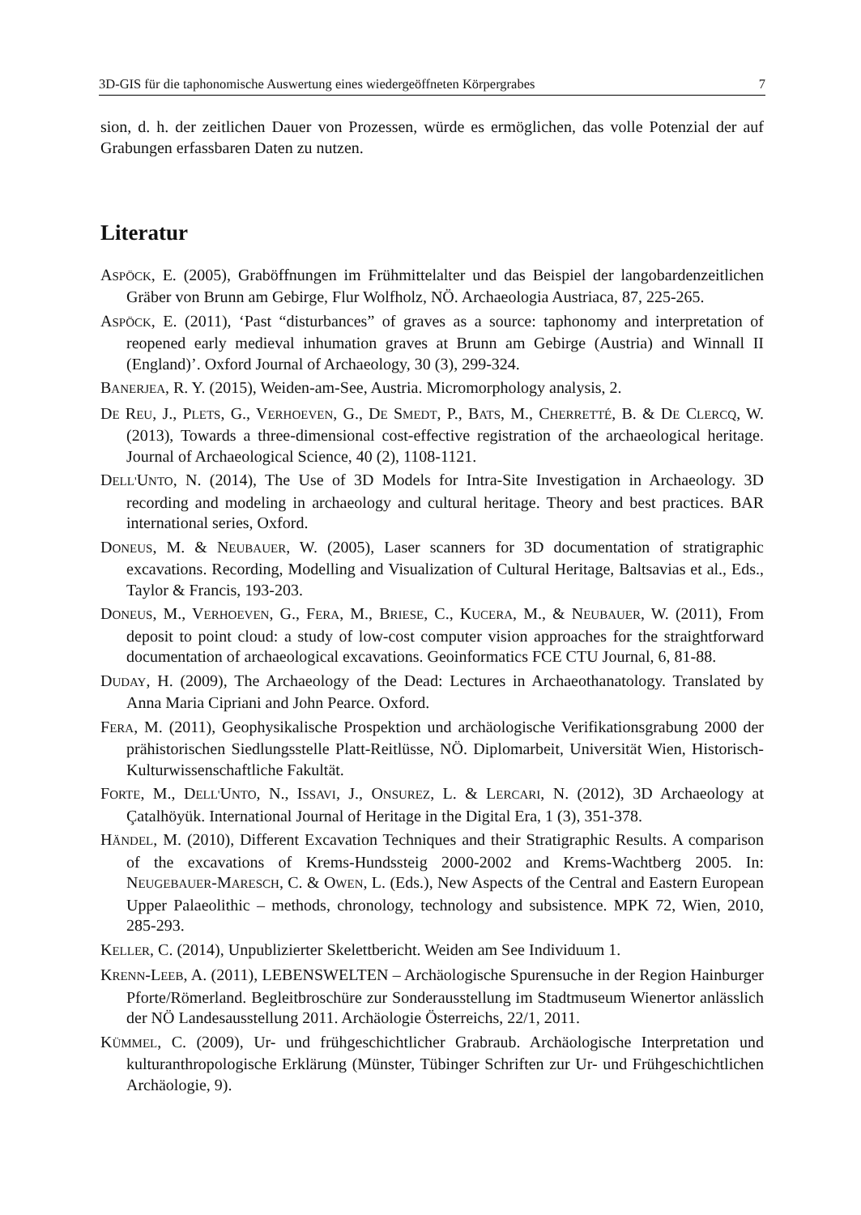3D-GIS für die taphonomische Auswertung eines wiedergeöffneten Körpergrabes 7
sion, d. h. der zeitlichen Dauer von Prozessen, würde es ermöglichen, das volle Potenzial der auf Grabungen erfassbaren Daten zu nutzen.
Literatur
ASPÖCK, E. (2005), Graböffnungen im Frühmittelalter und das Beispiel der langobarden­zeitlichen Gräber von Brunn am Gebirge, Flur Wolfholz, NÖ. Archaeologia Austriaca, 87, 225-265.
ASPÖCK, E. (2011), ‘Past “disturbances” of graves as a source: taphonomy and interpreta­tion of reopened early medieval inhumation graves at Brunn am Gebirge (Austria) and Winnall II (England)’. Oxford Journal of Archaeology, 30 (3), 299-324.
BANERJEA, R. Y. (2015), Weiden-am-See, Austria. Micromorphology analysis, 2.
DE REU, J., PLETS, G., VERHOEVEN, G., DE SMEDT, P., BATS, M., CHERRETTÉ, B. & DE CLERCQ, W. (2013), Towards a three-dimensional cost-effective registration of the ar­chaeological heritage. Journal of Archaeological Science, 40 (2), 1108-1121.
DELL'UNTO, N. (2014), The Use of 3D Models for Intra-Site Investigation in Archaeolo­gy. 3D recording and modeling in archaeology and cultural heritage. Theory and best practices. BAR international series, Oxford.
DONEUS, M. & NEUBAUER, W. (2005), Laser scanners for 3D documentation of stratigraph­ic excavations. Recording, Modelling and Visualization of Cultural Heritage, Baltsavias et al., Eds., Taylor & Francis, 193-203.
DONEUS, M., VERHOEVEN, G., FERA, M., BRIESE, C., KUCERA, M., & NEUBAUER, W. (2011), From deposit to point cloud: a study of low-cost computer vision approaches for the straightforward documentation of archaeological excavations. Geoinformatics FCE CTU Journal, 6, 81-88.
DUDAY, H. (2009), The Archaeology of the Dead: Lectures in Archaeothanatology. Trans­lated by Anna Maria Cipriani and John Pearce. Oxford.
FERA, M. (2011), Geophysikalische Prospektion und archäologische Verifikationsgrabung 2000 der prähistorischen Siedlungsstelle Platt-Reitlüsse, NÖ. Diplomarbeit, Universität Wien, Historisch-Kulturwissenschaftliche Fakultät.
FORTE, M., DELL'UNTO, N., ISSAVI, J., ONSUREZ, L. & LERCARI, N. (2012), 3D Archaeology at Çatalhöyük. International Journal of Heritage in the Digital Era, 1 (3), 351-378.
HÄNDEL, M. (2010), Different Excavation Techniques and their Stratigraphic Results. A comparison of the excavations of Krems-Hundssteig 2000-2002 and Krems-Wachtberg 2005. In: NEUGEBAUER-MARESCH, C. & OWEN, L. (Eds.), New Aspects of the Central and Eastern European Upper Palaeolithic – methods, chronology, technology and sub­sistence. MPK 72, Wien, 2010, 285-293.
KELLER, C. (2014), Unpublizierter Skelettbericht. Weiden am See Individuum 1.
KRENN-LEEB, A. (2011), LEBENSWELTEN – Archäologische Spurensuche in der Region Hainburger Pforte/Römerland. Begleitbroschüre zur Sonderausstellung im Stadtmuseum Wienertor anlässlich der NÖ Landesausstellung 2011. Archäologie Österreichs, 22/1, 2011.
KÜMMEL, C. (2009), Ur- und frühgeschichtlicher Grabraub. Archäologische Interpretation und kulturanthropologische Erklärung (Münster, Tübinger Schriften zur Ur- und Früh­geschichtlichen Archäologie, 9).